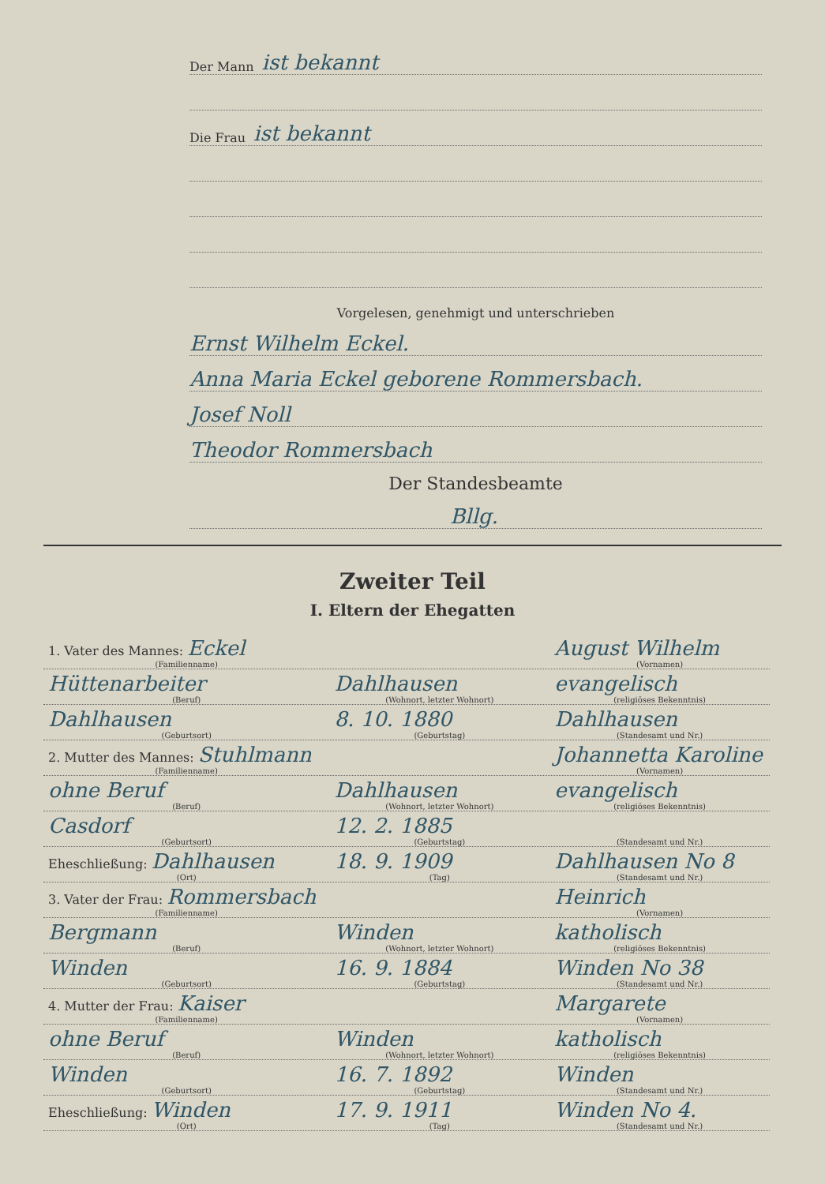Der Mann ist bekannt
Die Frau ist bekannt
Vorgelesen, genehmigt und unterschrieben
Ernst Wilhelm Eckel.
Anna Maria Eckel geborene Rommersbach.
Josef Noll
Theodor Rommersbach
Der Standesbeamte
Bllg.
Zweiter Teil
I. Eltern der Ehegatten
1. Vater des Mannes: Eckel
(Familienname)
August Wilhelm
(Vornamen)
Hüttenarbeiter
(Beruf)
Dahlhausen
(Wohnort, letzter Wohnort)
evangelisch
(religiöses Bekenntnis)
Dahlhausen
(Geburtsort)
8. 10. 1880
(Geburtstag)
Dahlhausen
(Standesamt und Nr.)
2. Mutter des Mannes: Stuhlmann
(Familienname)
Johannetta Karoline
(Vornamen)
ohne Beruf
(Beruf)
Dahlhausen
(Wohnort, letzter Wohnort)
evangelisch
(religiöses Bekenntnis)
Casdorf
(Geburtsort)
12. 2. 1885
(Geburtstag)
(Standesamt und Nr.)
Eheschließung: Dahlhausen
(Ort)
18. 9. 1909
(Tag)
Dahlhausen No 8
(Standesamt und Nr.)
3. Vater der Frau: Rommersbach
(Familienname)
Heinrich
(Vornamen)
Bergmann
(Beruf)
Winden
(Wohnort, letzter Wohnort)
katholisch
(religiöses Bekenntnis)
Winden
(Geburtsort)
16. 9. 1884
(Geburtstag)
Winden No 38
(Standesamt und Nr.)
4. Mutter der Frau: Kaiser
(Familienname)
Margarete
(Vornamen)
ohne Beruf
(Beruf)
Winden
(Wohnort, letzter Wohnort)
katholisch
(religiöses Bekenntnis)
Winden
(Geburtsort)
16. 7. 1892
(Geburtstag)
Winden
(Standesamt und Nr.)
Eheschließung: Winden
(Ort)
17. 9. 1911
(Tag)
Winden No 4.
(Standesamt und Nr.)